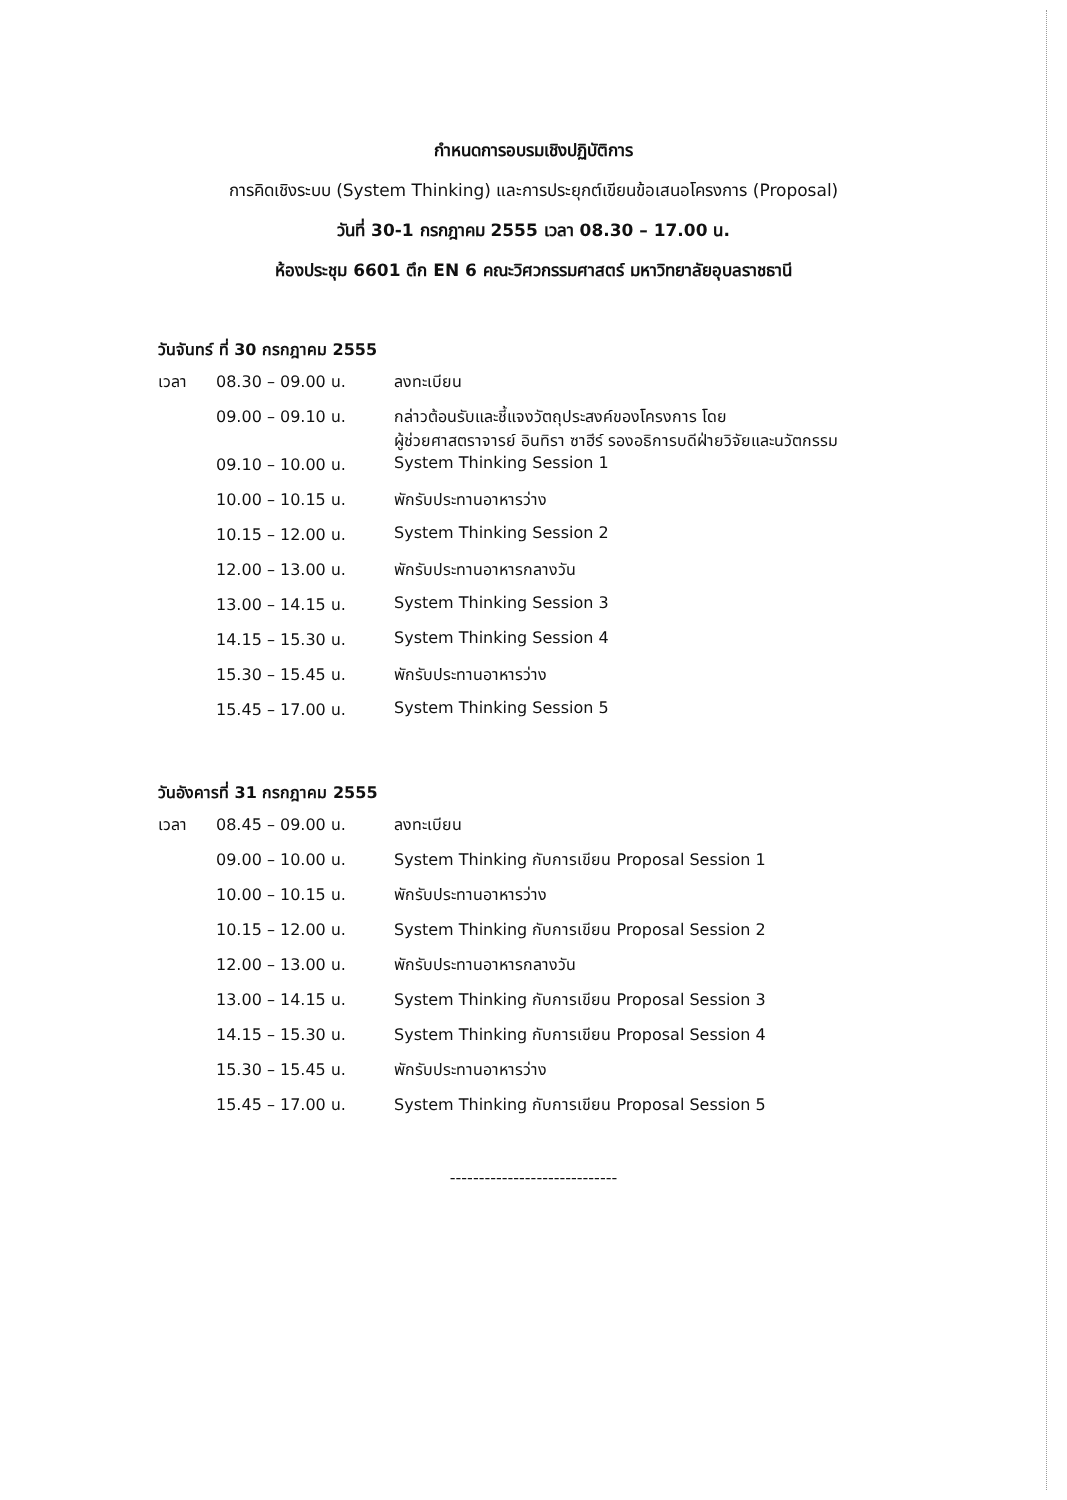กำหนดการอบรมเชิงปฏิบัติการ
การคิดเชิงระบบ (System Thinking) และการประยุกต์เขียนข้อเสนอโครงการ (Proposal)
วันที่ 30-1 กรกฎาคม 2555 เวลา 08.30 – 17.00 น.
ห้องประชุม 6601 ตึก EN 6 คณะวิศวกรรมศาสตร์ มหาวิทยาลัยอุบลราชธานี
วันจันทร์ ที่ 30 กรกฎาคม 2555
| เวลา | 08.30 – 09.00 น. | ลงทะเบียน |
| | 09.00 – 09.10 น. | กล่าวต้อนรับและชี้แจงวัตถุประสงค์ของโครงการ โดย ผู้ช่วยศาสตราจารย์ อินทิรา ซาฮีร์ รองอธิการบดีฝ่ายวิจัยและนวัตกรรม |
| | 09.10 – 10.00 น. | System Thinking Session 1 |
| | 10.00 – 10.15 น. | พักรับประทานอาหารว่าง |
| | 10.15 – 12.00 น. | System Thinking Session 2 |
| | 12.00 – 13.00 น. | พักรับประทานอาหารกลางวัน |
| | 13.00 – 14.15 น. | System Thinking Session 3 |
| | 14.15 – 15.30 น. | System Thinking Session 4 |
| | 15.30 – 15.45 น. | พักรับประทานอาหารว่าง |
| | 15.45 – 17.00 น. | System Thinking Session 5 |
วันอังคารที่ 31 กรกฎาคม 2555
| เวลา | 08.45 – 09.00 น. | ลงทะเบียน |
| | 09.00 – 10.00 น. | System Thinking กับการเขียน Proposal Session 1 |
| | 10.00 – 10.15 น. | พักรับประทานอาหารว่าง |
| | 10.15 – 12.00 น. | System Thinking กับการเขียน Proposal Session 2 |
| | 12.00 – 13.00 น. | พักรับประทานอาหารกลางวัน |
| | 13.00 – 14.15 น. | System Thinking กับการเขียน Proposal Session 3 |
| | 14.15 – 15.30 น. | System Thinking กับการเขียน Proposal Session 4 |
| | 15.30 – 15.45 น. | พักรับประทานอาหารว่าง |
| | 15.45 – 17.00 น. | System Thinking กับการเขียน Proposal Session 5 |
-----------------------------